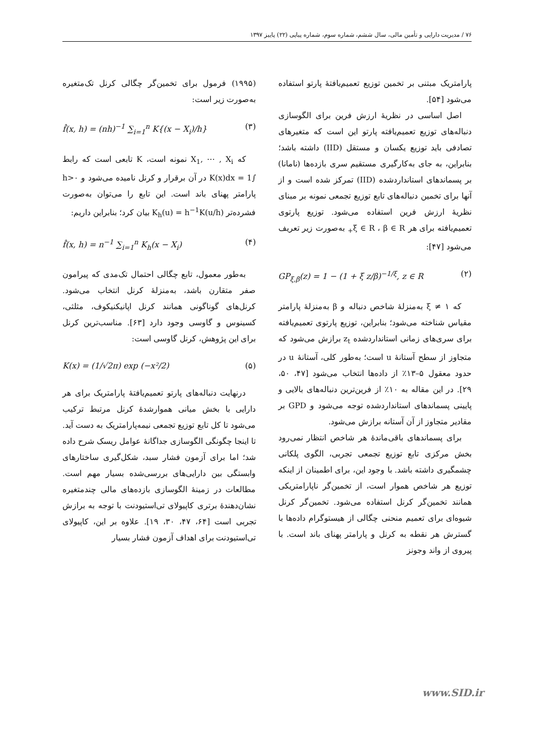۷۶ / مدیریت دارایی و تأمین مالی، سال ششم، شماره سوم، شماره پیاپی (۲۲) پاییز ۱۳۹۷
پارامتریک مبتنی بر تخمین توزیع تعمیم‌یافتهٔ پارتو استفاده می‌شود [۵۴].
اصل اساسی در نظریهٔ ارزش فرین برای الگوسازی دنباله‌های توزیع تعمیم‌یافته پارتو این است که متغیرهای تصادفی باید توزیع یکسان و مستقل (IID) داشته باشد؛ بنابراین، به جای به‌کارگیری مستقیم سری بازده‌ها (نامانا) بر پسماندهای استانداردشده (IID) تمرکز شده است و از آنها برای تخمین دنباله‌های تابع توزیع تجمعی نمونه بر مبنای نظریهٔ ارزش فرین استفاده می‌شود. توزیع پارتوی تعمیم‌یافته برای هر ξ ∈ R ، β ∈ R<sub>+</sub> به‌صورت زیر تعریف می‌شود [۴۷]:
GP<sub>ξ,β</sub>(z) = 1 − (1 + ξ z/β)<sup>−1/ξ</sup>, z ∈ R (۲)
که ξ ≠ ۱ به‌منزلهٔ شاخص دنباله و β به‌منزلهٔ پارامتر مقیاس شناخته می‌شود؛ بنابراین، توزیع پارتوی تعمیم‌یافته برای سری‌های زمانی استانداردشده z<sub>t</sub> برازش می‌شود که متجاوز از سطح آستانهٔ u است؛ به‌طور کلی، آستانهٔ u در حدود معقول ۵–۱۳٪ از داده‌ها انتخاب می‌شود [۴۷، ۵۰، ۲۹]. در این مقاله به ۱۰٪ از فرین‌ترین دنباله‌های بالایی و پایینی پسماندهای استانداردشده توجه می‌شود و GPD بر مقادیر متجاوز از آن آستانه برازش می‌شود.
برای پسماندهای باقی‌ماندهٔ هر شاخص انتظار نمی‌رود بخش مرکزی تابع توزیع تجمعی تجربی، الگوی پلکانی چشمگیری داشته باشد. با وجود این، برای اطمینان از اینکه توزیع هر شاخص هموار است، از تخمین‌گر ناپارامتریکی همانند تخمین‌گر کرنل استفاده می‌شود. تخمین‌گر کرنل شیوه‌ای برای تعمیم منحنی چگالی از هیستوگرام داده‌ها با گسترش هر نقطه به کرنل و پارامتر پهنای باند است. با پیروی از واند وجونز
(۱۹۹۵) فرمول برای تخمین‌گر چگالی کرنل تک‌متغیره به‌صورت زیر است:
f̂(x, h) = (nh)<sup>−1</sup> ∑<sub>i=1</sub><sup>n</sup> K{(x − X<sub>i</sub>)/h} (۳)
که X<sub>1</sub>, ⋯ , X<sub>i</sub> نمونه است، K تابعی است که رابط ∫K(x)dx = 1 در آن برقرار و کرنل نامیده می‌شود و h>۰ پارامتر پهنای باند است. این تابع را می‌توان به‌صورت فشرده‌تر K<sub>h</sub>(u) = h<sup>−1</sup>K(u/h) بیان کرد؛ بنابراین داریم:
f̂(x, h) = n<sup>−1</sup> ∑<sub>i=1</sub><sup>n</sup> K<sub>h</sub>(x − X<sub>i</sub>) (۴)
به‌طور معمول، تابع چگالی احتمال تک‌مدی که پیرامون صفر متقارن باشد، به‌منزلهٔ کرنل انتخاب می‌شود. کرنل‌های گوناگونی همانند کرنل اپانیکنیکوف، مثلثی، کسینوس و گاوسی وجود دارد [۶۳]. مناسب‌ترین کرنل برای این پژوهش، کرنل گاوسی است:
K(x) = (1/√2π) exp (−x²/2) (۵)
درنهایت دنباله‌های پارتو تعمیم‌یافتهٔ پارامتریک برای هر دارایی با بخش میانی هموارشدهٔ کرنل مرتبط ترکیب می‌شود تا کل تابع توزیع تجمعی نیمه‌پارامتریک به دست آید. تا اینجا چگونگی الگوسازی جداگانهٔ عوامل ریسک شرح داده شد؛ اما برای آزمون فشار سبد، شکل‌گیری ساختارهای وابستگی بین دارایی‌های بررسی‌شده بسیار مهم است. مطالعات در زمینهٔ الگوسازی بازده‌های مالی چندمتغیره نشان‌دهندهٔ برتری کاپیولای تی‌استیودنت با توجه به برازش تجربی است [۶۴، ۴۷، ۳۰، ۱۹]. علاوه بر این، کاپیولای تی‌استیودنت برای اهداف آزمون فشار بسیار
www.SID.ir